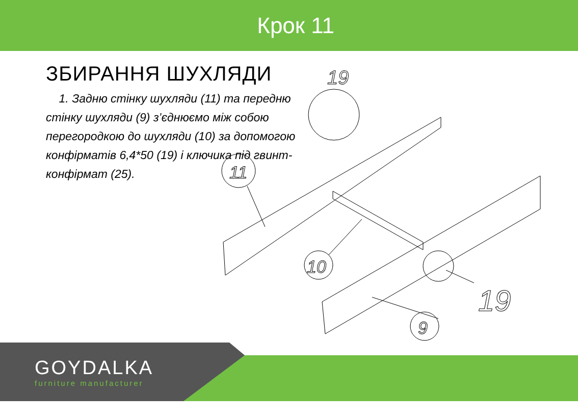Крок 11
ЗБИРАННЯ ШУХЛЯДИ
1. Задню стінку шухляди (11) та передню стінку шухляди (9) з’єднюємо між собою перегородкою до шухляди (10) за допомогою конфірматів 6,4*50 (19) і ключика під гвинт-конфірмат (25).
19
11
10
9
19
GOYDALKA
furniture manufacturer